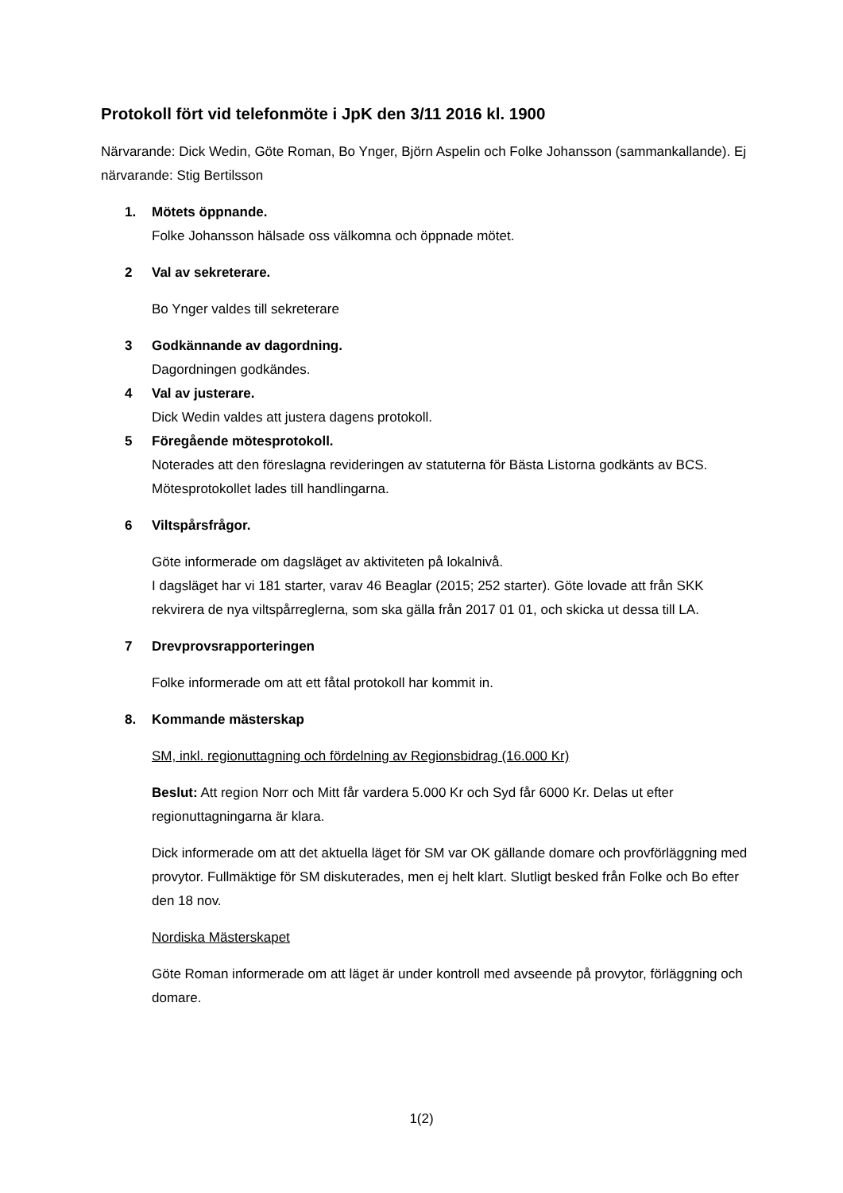Protokoll fört vid telefonmöte i JpK den 3/11 2016 kl. 1900
Närvarande: Dick Wedin, Göte Roman, Bo Ynger, Björn Aspelin och Folke Johansson (sammankallande). Ej närvarande: Stig Bertilsson
1. Mötets öppnande.
Folke Johansson hälsade oss välkomna och öppnade mötet.
2 Val av sekreterare.
Bo Ynger valdes till sekreterare
3 Godkännande av dagordning.
Dagordningen godkändes.
4 Val av justerare.
Dick Wedin valdes att justera dagens protokoll.
5 Föregående mötesprotokoll.
Noterades att den föreslagna revideringen av statuterna för Bästa Listorna godkänts av BCS.
Mötesprotokollet lades till handlingarna.
6 Viltspårsfrågor.
Göte informerade om dagsläget av aktiviteten på lokalnivå.
I dagsläget har vi 181 starter, varav 46 Beaglar (2015; 252 starter). Göte lovade att från SKK rekvirera de nya viltspårreglerna, som ska gälla från 2017 01 01, och skicka ut dessa till LA.
7 Drevprovsrapporteringen
Folke informerade om att ett fåtal protokoll har kommit in.
8. Kommande mästerskap
SM, inkl. regionuttagning och fördelning av Regionsbidrag (16.000 Kr)
Beslut: Att region Norr och Mitt får vardera 5.000 Kr och Syd får 6000 Kr. Delas ut efter regionuttagningarna är klara.
Dick informerade om att det aktuella läget för SM var OK gällande domare och provförläggning med provytor. Fullmäktige för SM diskuterades, men ej helt klart. Slutligt besked från Folke och Bo efter den 18 nov.
Nordiska Mästerskapet
Göte Roman informerade om att läget är under kontroll med avseende på provytor, förläggning och domare.
1(2)